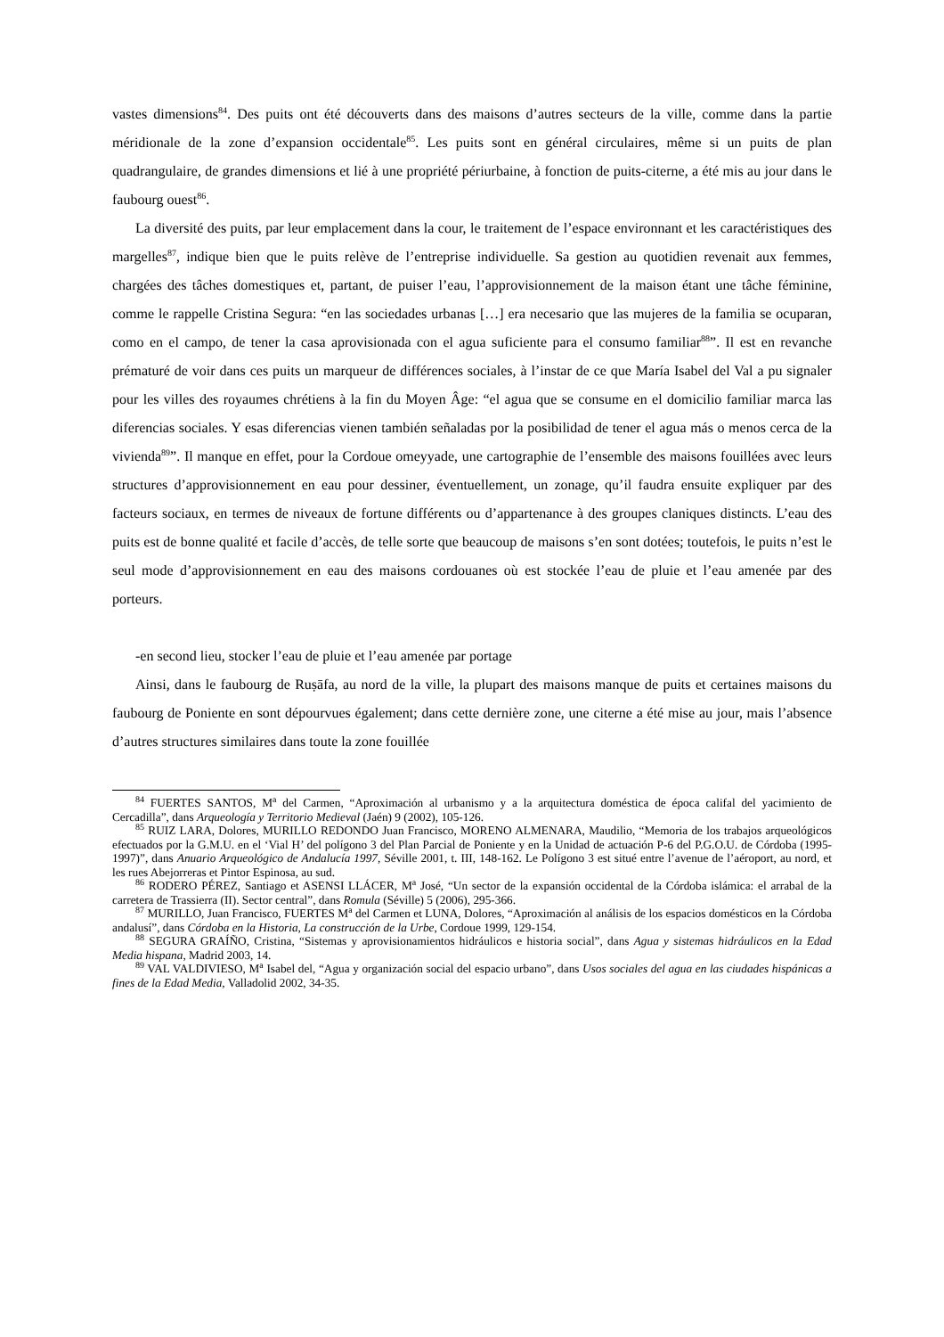vastes dimensions<sup>84</sup>. Des puits ont été découverts dans des maisons d’autres secteurs de la ville, comme dans la partie méridionale de la zone d’expansion occidentale<sup>85</sup>. Les puits sont en général circulaires, même si un puits de plan quadrangulaire, de grandes dimensions et lié à une propriété périurbaine, à fonction de puits-citerne, a été mis au jour dans le faubourg ouest<sup>86</sup>.
La diversité des puits, par leur emplacement dans la cour, le traitement de l’espace environnant et les caractéristiques des margelles<sup>87</sup>, indique bien que le puits relève de l’entreprise individuelle. Sa gestion au quotidien revenait aux femmes, chargées des tâches domestiques et, partant, de puiser l’eau, l’approvisionnement de la maison étant une tâche féminine, comme le rappelle Cristina Segura: “en las sociedades urbanas […] era necesario que las mujeres de la familia se ocuparan, como en el campo, de tener la casa aprovisionada con el agua suficiente para el consumo familiar<sup>88</sup>”. Il est en revanche prématuré de voir dans ces puits un marqueur de différences sociales, à l’instar de ce que María Isabel del Val a pu signaler pour les villes des royaumes chrétiens à la fin du Moyen Âge: “el agua que se consume en el domicilio familiar marca las diferencias sociales. Y esas diferencias vienen también señaladas por la posibilidad de tener el agua más o menos cerca de la vivienda<sup>89</sup>”. Il manque en effet, pour la Cordoue omeyyade, une cartographie de l’ensemble des maisons fouillées avec leurs structures d’approvisionnement en eau pour dessiner, éventuellement, un zonage, qu’il faudra ensuite expliquer par des facteurs sociaux, en termes de niveaux de fortune différents ou d’appartenance à des groupes claniques distincts. L’eau des puits est de bonne qualité et facile d’accès, de telle sorte que beaucoup de maisons s’en sont dotées; toutefois, le puits n’est le seul mode d’approvisionnement en eau des maisons cordouanes où est stockée l’eau de pluie et l’eau amenée par des porteurs.
-en second lieu, stocker l’eau de pluie et l’eau amenée par portage
Ainsi, dans le faubourg de Ruṣāfa, au nord de la ville, la plupart des maisons manque de puits et certaines maisons du faubourg de Poniente en sont dépourvues également; dans cette dernière zone, une citerne a été mise au jour, mais l’absence d’autres structures similaires dans toute la zone fouillée
<sup>84</sup> FUERTES SANTOS, M<sup>a</sup> del Carmen, “Aproximación al urbanismo y a la arquitectura doméstica de época califal del yacimiento de Cercadilla”, dans Arqueología y Territorio Medieval (Jaén) 9 (2002), 105-126.
<sup>85</sup> RUIZ LARA, Dolores, MURILLO REDONDO Juan Francisco, MORENO ALMENARA, Maudilio, “Memoria de los trabajos arqueológicos efectuados por la G.M.U. en el ‘Vial H’ del polígono 3 del Plan Parcial de Poniente y en la Unidad de actuación P-6 del P.G.O.U. de Córdoba (1995-1997)”, dans Anuario Arqueológico de Andalucía 1997, Séville 2001, t. III, 148-162. Le Polígono 3 est situé entre l’avenue de l’aéroport, au nord, et les rues Abejorreras et Pintor Espinosa, au sud.
<sup>86</sup> RODERO PÉREZ, Santiago et ASENSI LLÁCER, M<sup>a</sup> José, “Un sector de la expansión occidental de la Córdoba islámica: el arrabal de la carretera de Trassierra (II). Sector central”, dans Romula (Séville) 5 (2006), 295-366.
<sup>87</sup> MURILLO, Juan Francisco, FUERTES M<sup>a</sup> del Carmen et LUNA, Dolores, “Aproximación al análisis de los espacios domésticos en la Córdoba andalusí”, dans Córdoba en la Historia, La construcción de la Urbe, Cordoue 1999, 129-154.
<sup>88</sup> SEGURA GRAÍÑO, Cristina, “Sistemas y aprovisionamientos hidráulicos e historia social”, dans Agua y sistemas hidráulicos en la Edad Media hispana, Madrid 2003, 14.
<sup>89</sup> VAL VALDIVIESO, M<sup>a</sup> Isabel del, “Agua y organización social del espacio urbano”, dans Usos sociales del agua en las ciudades hispánicas a fines de la Edad Media, Valladolid 2002, 34-35.